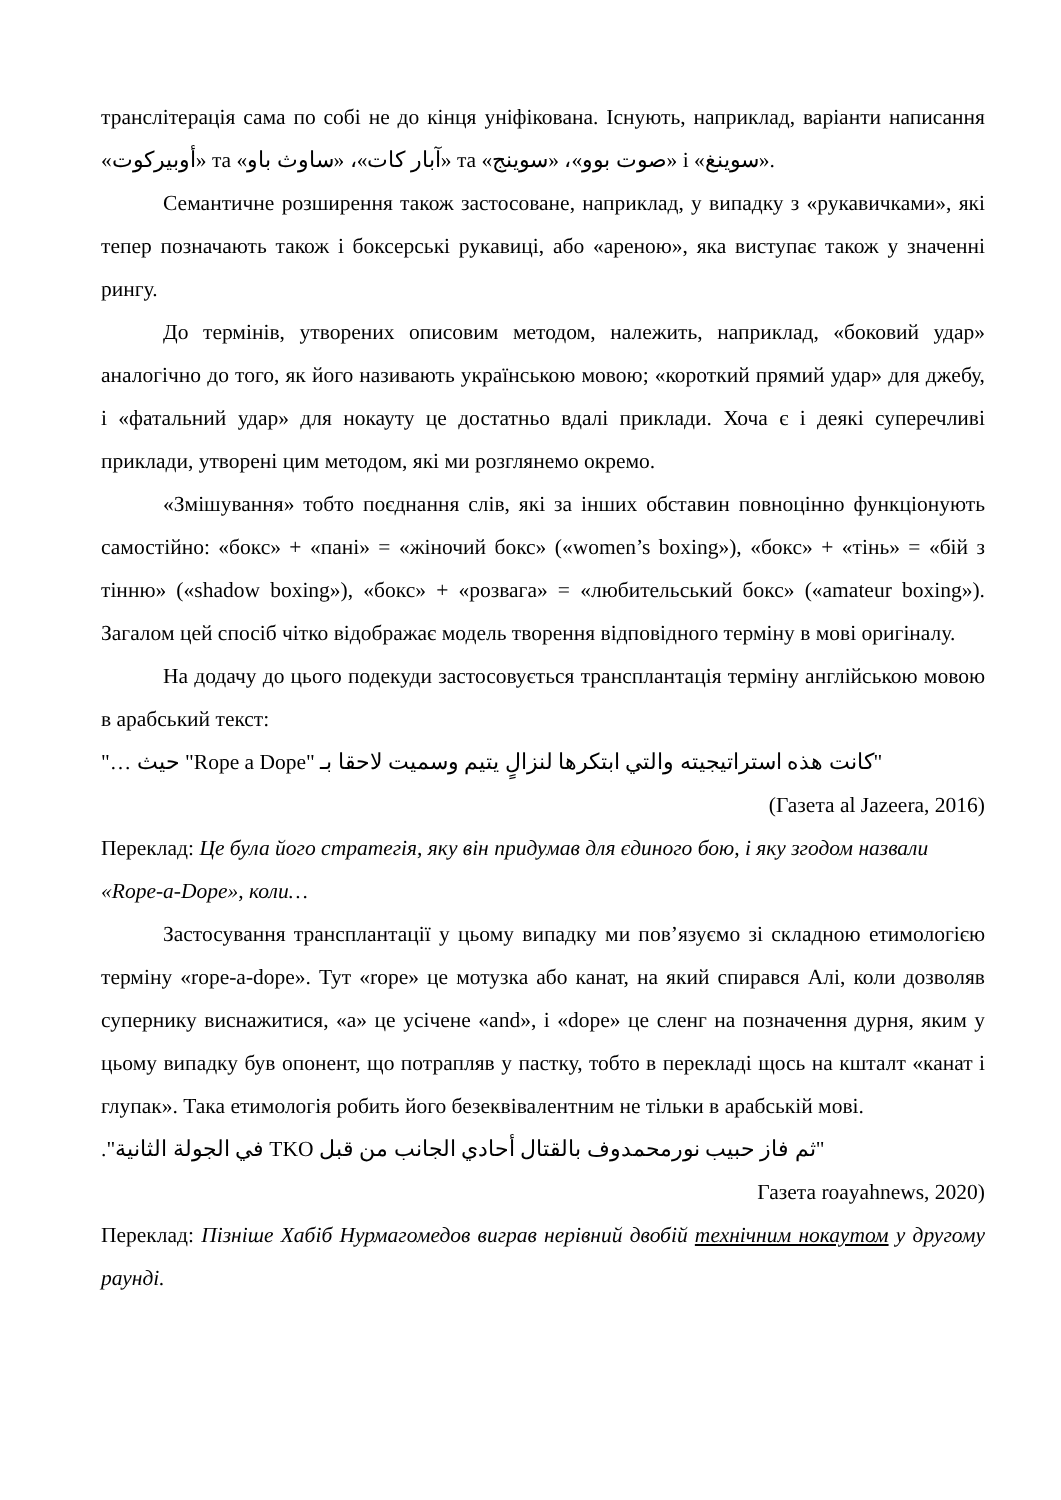транслітерація сама по собі не до кінця уніфікована. Існують, наприклад, варіанти написання «أوبيركوت» та «آبار كات»، «ساوث باو» та «صوت بوو»، «سوينج» і «سوينغ».
Семантичне розширення також застосоване, наприклад, у випадку з «рукавичками», які тепер позначають також і боксерські рукавиці, або «ареною», яка виступає також у значенні рингу.
До термінів, утворених описовим методом, належить, наприклад, «боковий удар» аналогічно до того, як його називають українською мовою; «короткий прямий удар» для джебу, і «фатальний удар» для нокауту це достатньо вдалі приклади. Хоча є і деякі суперечливі приклади, утворені цим методом, які ми розглянемо окремо.
«Змішування» тобто поєднання слів, які за інших обставин повноцінно функціонують самостійно: «бокс» + «пані» = «жіночий бокс» («women’s boxing»), «бокс» + «тінь» = «бій з тінню» («shadow boxing»), «бокс» + «розвага» = «любительський бокс» («amateur boxing»). Загалом цей спосіб чітко відображає модель творення відповідного терміну в мові оригіналу.
На додачу до цього подекуди застосовується трансплантація терміну англійською мовою в арабський текст:
"كانت هذه استراتيجيته والتي ابتكرها لنزالٍ يتيم وسميت لاحقا بـ "Rope a Dope" حيث …"
(Газета al Jazeera, 2016)
Переклад: Це була його стратегія, яку він придумав для єдиного бою, і яку згодом назвали «Rope-a-Dope», коли…
Застосування трансплантації у цьому випадку ми пов’язуємо зі складною етимологією терміну «rope-a-dope». Тут «rope» це мотузка або канат, на який спирався Алі, коли дозволяв супернику виснажитися, «a» це усічене «and», і «dope» це сленг на позначення дурня, яким у цьому випадку був опонент, що потрапляв у пастку, тобто в перекладі щось на кшталт «канат і глупак». Така етимологія робить його безеквівалентним не тільки в арабській мові.
"ثم فاز حبيب نورمحمدوف بالقتال أحادي الجانب من قبل TKO في الجولة الثانية".
Газета roayahnews, 2020)
Переклад: Пізніше Хабіб Нурмагомедов виграв нерівний двобій технічним нокаутом у другому раунді.